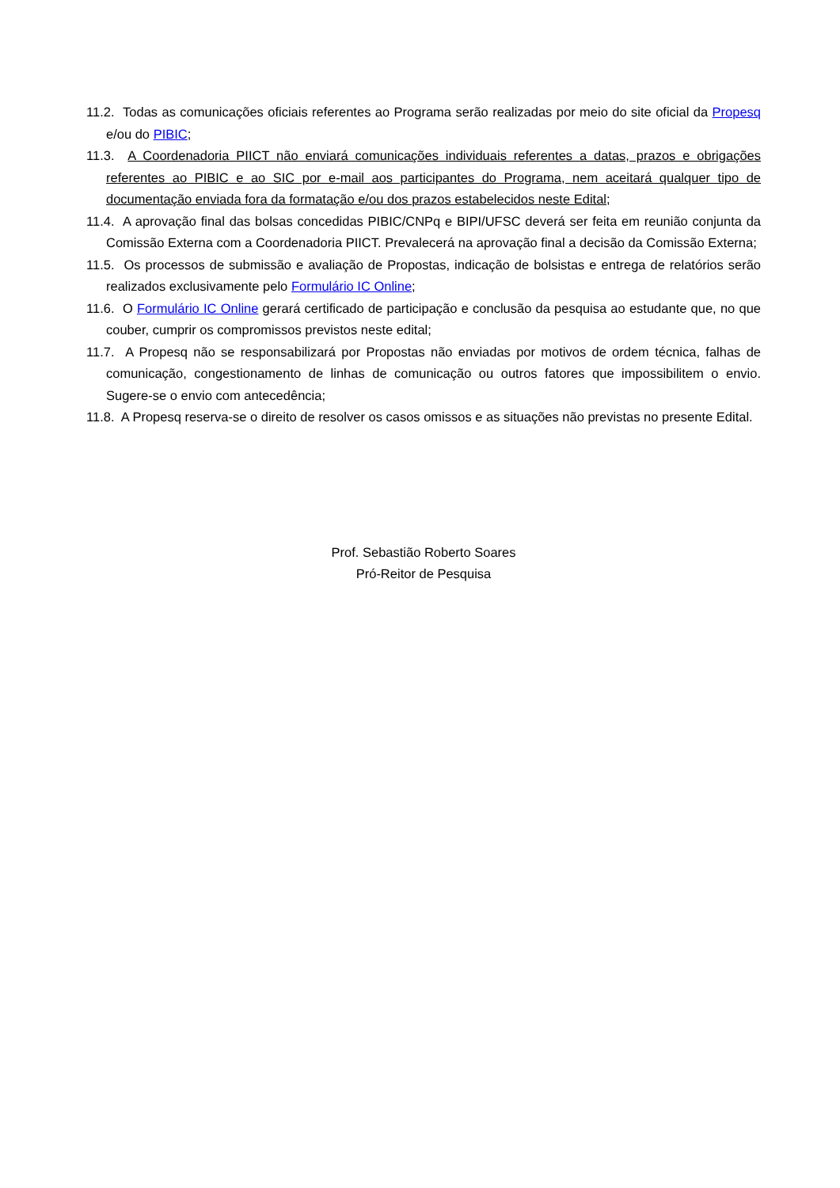11.2. Todas as comunicações oficiais referentes ao Programa serão realizadas por meio do site oficial da Propesq e/ou do PIBIC;
11.3. A Coordenadoria PIICT não enviará comunicações individuais referentes a datas, prazos e obrigações referentes ao PIBIC e ao SIC por e-mail aos participantes do Programa, nem aceitará qualquer tipo de documentação enviada fora da formatação e/ou dos prazos estabelecidos neste Edital;
11.4. A aprovação final das bolsas concedidas PIBIC/CNPq e BIPI/UFSC deverá ser feita em reunião conjunta da Comissão Externa com a Coordenadoria PIICT. Prevalecerá na aprovação final a decisão da Comissão Externa;
11.5. Os processos de submissão e avaliação de Propostas, indicação de bolsistas e entrega de relatórios serão realizados exclusivamente pelo Formulário IC Online;
11.6. O Formulário IC Online gerará certificado de participação e conclusão da pesquisa ao estudante que, no que couber, cumprir os compromissos previstos neste edital;
11.7. A Propesq não se responsabilizará por Propostas não enviadas por motivos de ordem técnica, falhas de comunicação, congestionamento de linhas de comunicação ou outros fatores que impossibilitem o envio. Sugere-se o envio com antecedência;
11.8. A Propesq reserva-se o direito de resolver os casos omissos e as situações não previstas no presente Edital.
Prof. Sebastião Roberto Soares
Pró-Reitor de Pesquisa